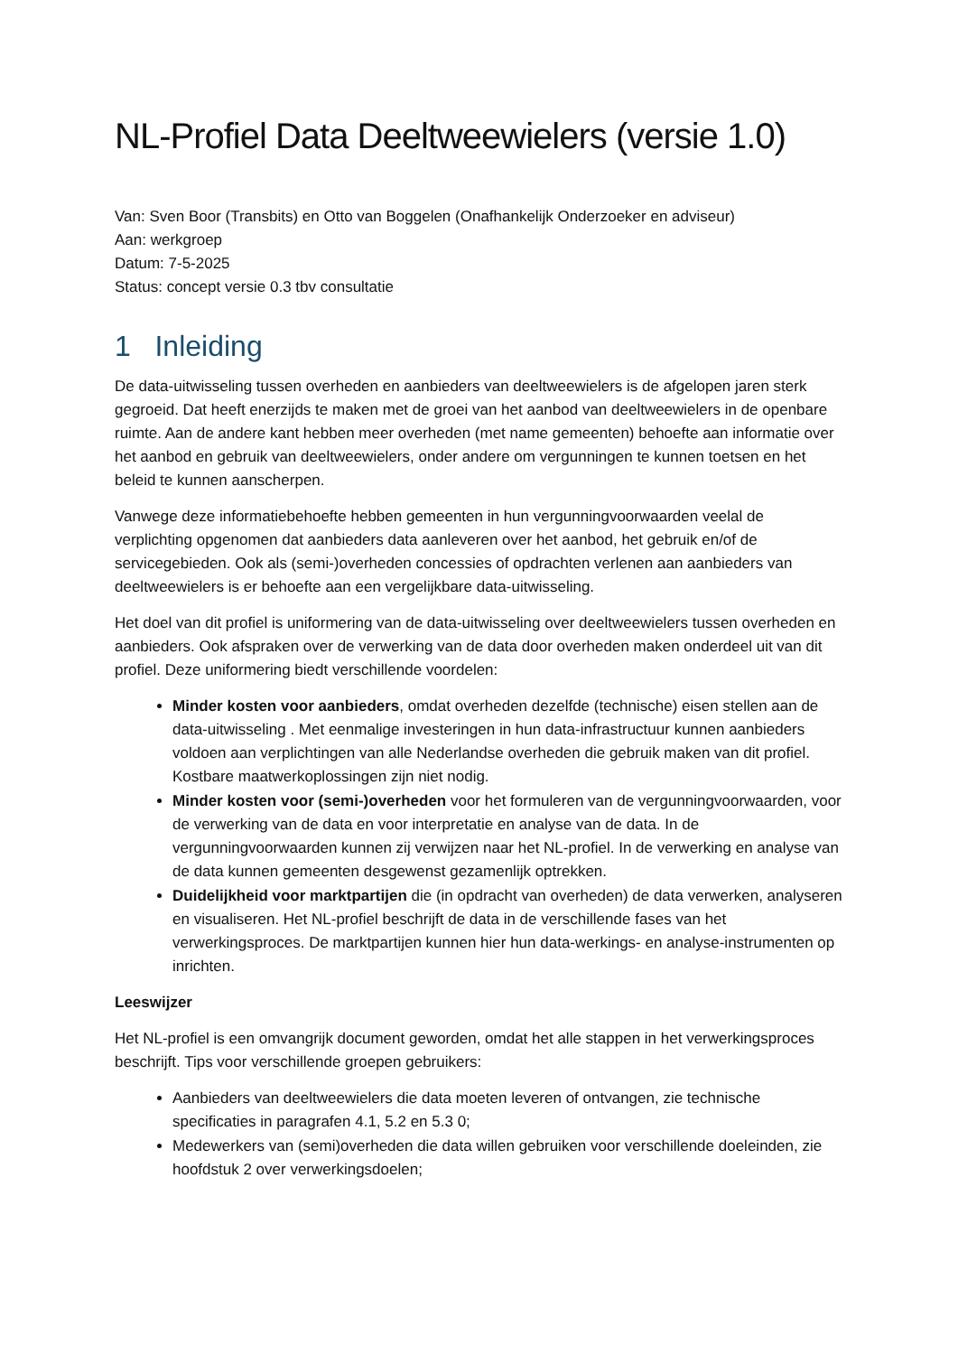NL-Profiel Data Deeltweewielers (versie 1.0)
Van: Sven Boor (Transbits) en Otto van Boggelen (Onafhankelijk Onderzoeker en adviseur)
Aan: werkgroep
Datum: 7-5-2025
Status: concept versie 0.3 tbv consultatie
1 Inleiding
De data-uitwisseling tussen overheden en aanbieders van deeltweewielers is de afgelopen jaren sterk gegroeid. Dat heeft enerzijds te maken met de groei van het aanbod van deeltweewielers in de openbare ruimte. Aan de andere kant hebben meer overheden (met name gemeenten) behoefte aan informatie over het aanbod en gebruik van deeltweewielers, onder andere om vergunningen te kunnen toetsen en het beleid te kunnen aanscherpen.
Vanwege deze informatiebehoefte hebben gemeenten in hun vergunningvoorwaarden veelal de verplichting opgenomen dat aanbieders data aanleveren over het aanbod, het gebruik en/of de servicegebieden. Ook als (semi-)overheden concessies of opdrachten verlenen aan aanbieders van deeltweewielers is er behoefte aan een vergelijkbare data-uitwisseling.
Het doel van dit profiel is uniformering van de data-uitwisseling over deeltweewielers tussen overheden en aanbieders. Ook afspraken over de verwerking van de data door overheden maken onderdeel uit van dit profiel. Deze uniformering biedt verschillende voordelen:
Minder kosten voor aanbieders, omdat overheden dezelfde (technische) eisen stellen aan de data-uitwisseling . Met eenmalige investeringen in hun data-infrastructuur kunnen aanbieders voldoen aan verplichtingen van alle Nederlandse overheden die gebruik maken van dit profiel. Kostbare maatwerkoplossingen zijn niet nodig.
Minder kosten voor (semi-)overheden voor het formuleren van de vergunningvoorwaarden, voor de verwerking van de data en voor interpretatie en analyse van de data. In de vergunningvoorwaarden kunnen zij verwijzen naar het NL-profiel. In de verwerking en analyse van de data kunnen gemeenten desgewenst gezamenlijk optrekken.
Duidelijkheid voor marktpartijen die (in opdracht van overheden) de data verwerken, analyseren en visualiseren. Het NL-profiel beschrijft de data in de verschillende fases van het verwerkingsproces. De marktpartijen kunnen hier hun data-werkings- en analyse-instrumenten op inrichten.
Leeswijzer
Het NL-profiel is een omvangrijk document geworden, omdat het alle stappen in het verwerkingsproces beschrijft. Tips voor verschillende groepen gebruikers:
Aanbieders van deeltweewielers die data moeten leveren of ontvangen, zie technische specificaties in paragrafen 4.1, 5.2 en 5.3 0;
Medewerkers van (semi)overheden die data willen gebruiken voor verschillende doeleinden, zie hoofdstuk 2 over verwerkingsdoelen;